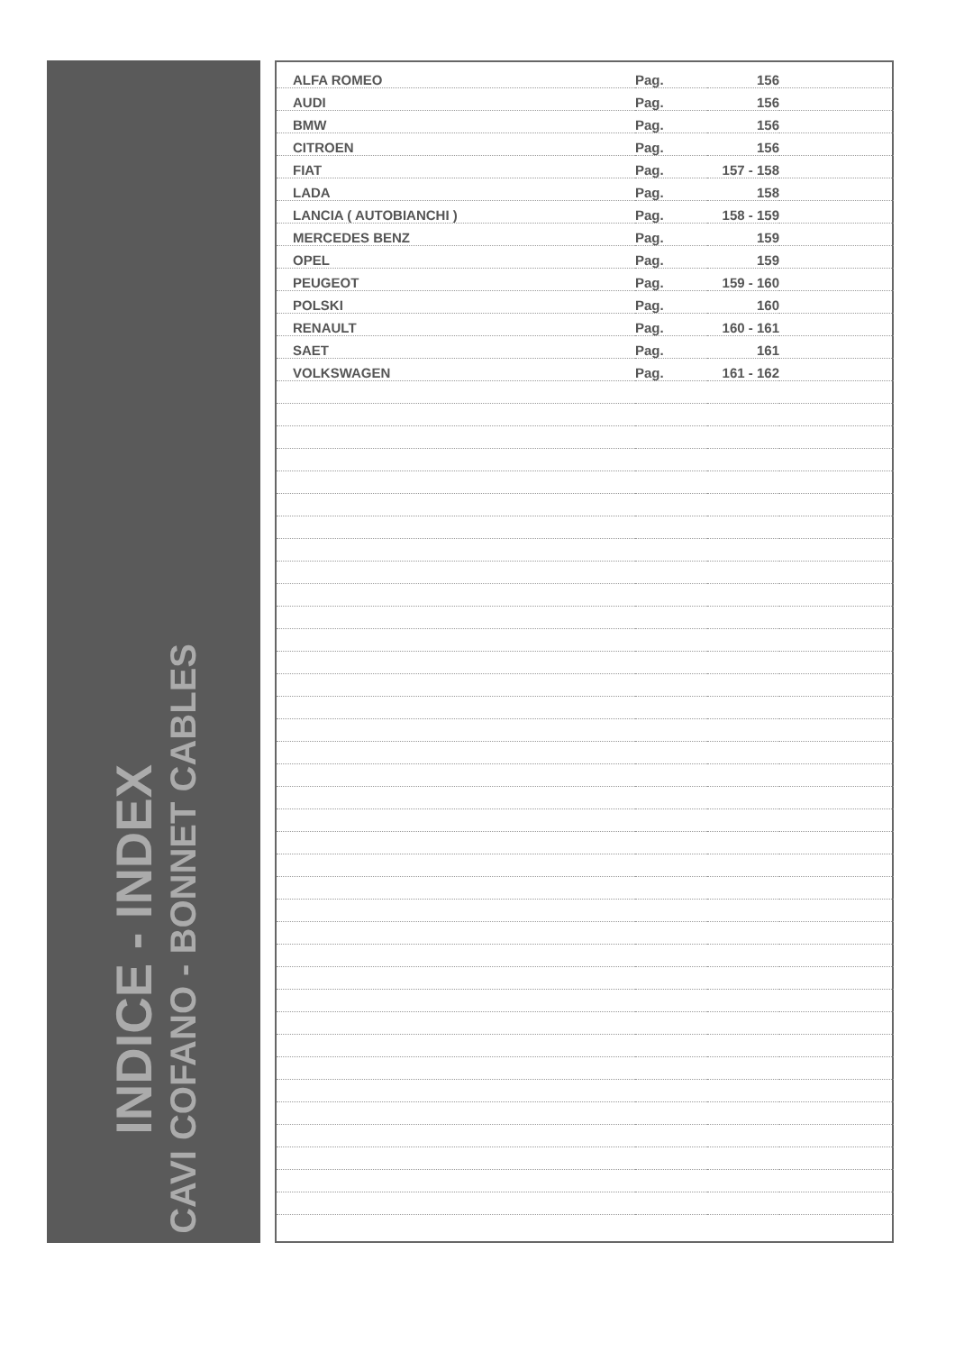INDICE - INDEX
CAVI COFANO - BONNET CABLES
| ALFA ROMEO | Pag. | 156 | |
| AUDI | Pag. | 156 | |
| BMW | Pag. | 156 | |
| CITROEN | Pag. | 156 | |
| FIAT | Pag. | 157 - 158 | |
| LADA | Pag. | 158 | |
| LANCIA ( AUTOBIANCHI ) | Pag. | 158 - 159 | |
| MERCEDES BENZ | Pag. | 159 | |
| OPEL | Pag. | 159 | |
| PEUGEOT | Pag. | 159 - 160 | |
| POLSKI | Pag. | 160 | |
| RENAULT | Pag. | 160 - 161 | |
| SAET | Pag. | 161 | |
| VOLKSWAGEN | Pag. | 161 - 162 | |